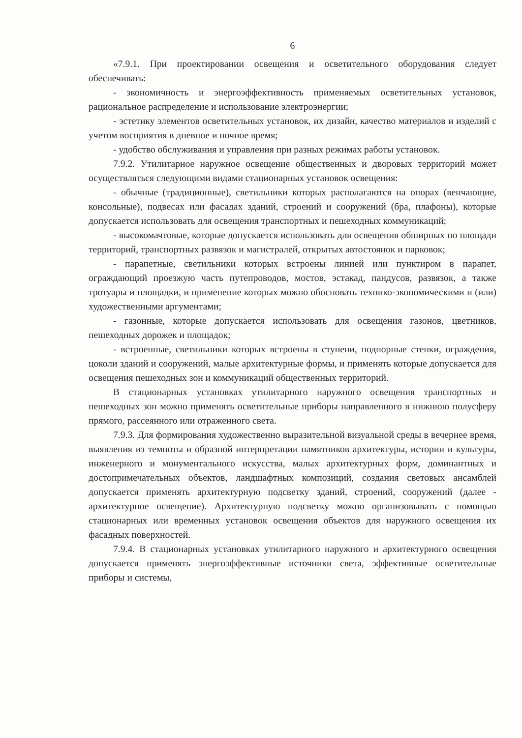6
«7.9.1. При проектировании освещения и осветительного оборудования следует обеспечивать:
- экономичность и энергоэффективность применяемых осветительных установок, рациональное распределение и использование электроэнергии;
- эстетику элементов осветительных установок, их дизайн, качество материалов и изделий с учетом восприятия в дневное и ночное время;
- удобство обслуживания и управления при разных режимах работы установок.
7.9.2. Утилитарное наружное освещение общественных и дворовых территорий может осуществляться следующими видами стационарных установок освещения:
- обычные (традиционные), светильники которых располагаются на опорах (венчающие, консольные), подвесах или фасадах зданий, строений и сооружений (бра, плафоны), которые допускается использовать для освещения транспортных и пешеходных коммуникаций;
- высокомачтовые, которые допускается использовать для освещения обширных по площади территорий, транспортных развязок и магистралей, открытых автостоянок и парковок;
- парапетные, светильники которых встроены линией или пунктиром в парапет, ограждающий проезжую часть путепроводов, мостов, эстакад, пандусов, развязок, а также тротуары и площадки, и применение которых можно обосновать технико-экономическими и (или) художественными аргументами;
- газонные, которые допускается использовать для освещения газонов, цветников, пешеходных дорожек и площадок;
- встроенные, светильники которых встроены в ступени, подпорные стенки, ограждения, цоколи зданий и сооружений, малые архитектурные формы, и применять которые допускается для освещения пешеходных зон и коммуникаций общественных территорий.
В стационарных установках утилитарного наружного освещения транспортных и пешеходных зон можно применять осветительные приборы направленного в нижнюю полусферу прямого, рассеянного или отраженного света.
7.9.3. Для формирования художественно выразительной визуальной среды в вечернее время, выявления из темноты и образной интерпретации памятников архитектуры, истории и культуры, инженерного и монументального искусства, малых архитектурных форм, доминантных и достопримечательных объектов, ландшафтных композиций, создания световых ансамблей допускается применять архитектурную подсветку зданий, строений, сооружений (далее - архитектурное освещение). Архитектурную подсветку можно организовывать с помощью стационарных или временных установок освещения объектов для наружного освещения их фасадных поверхностей.
7.9.4. В стационарных установках утилитарного наружного и архитектурного освещения допускается применять энергоэффективные источники света, эффективные осветительные приборы и системы,